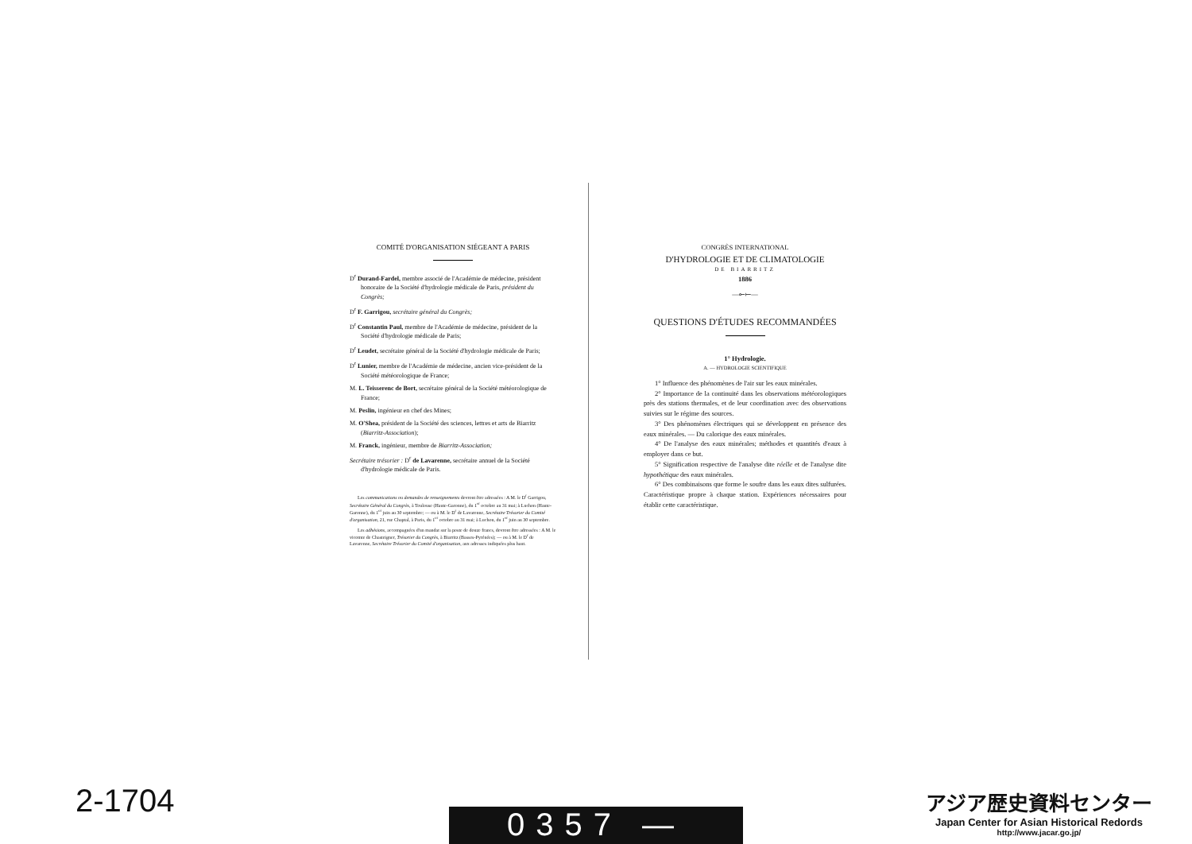COMITÉ D'ORGANISATION SIÉGEANT A PARIS
D<sup>r</sup> Durand-Fardel, membre associé de l'Académie de médecine, président honoraire de la Société d'hydrologie médicale de Paris, président du Congrès;
D<sup>r</sup> F. Garrigou, secrétaire général du Congrès;
D<sup>r</sup> Constantin Paul, membre de l'Académie de médecine, président de la Société d'hydrologie médicale de Paris;
D<sup>r</sup> Leudet, secrétaire général de la Société d'hydrologie médicale de Paris;
D<sup>r</sup> Lunier, membre de l'Académie de médecine, ancien vice-président de la Société météorologique de France;
M. L. Teisserenc de Bort, secrétaire général de la Société météorologique de France;
M. Peslin, ingénieur en chef des Mines;
M. O'Shea, président de la Société des sciences, lettres et arts de Biarritz (Biarritz-Association);
M. Franck, ingénieur, membre de Biarritz-Association;
Secrétaire trésorier : D<sup>r</sup> de Lavarenne, secrétaire annuel de la Société d'hydrologie médicale de Paris.
Les communications ou demandes de renseignements devront être adressées : A M. le D<sup>r</sup> Garrigou, Secrétaire Général du Congrès, à Toulouse (Haute-Garonne), du 1<sup>er</sup> octobre au 31 mai; à Luchon (Haute-Garonne), du 1<sup>er</sup> juin au 30 septembre; — ou à M. le D<sup>r</sup> de Lavarenne, Secrétaire Trésorier du Comité d'organisation, 21, rue Chaptal, à Paris, du 1<sup>er</sup> octobre au 31 mai; à Luchon, du 1<sup>er</sup> juin au 30 septembre.
Les adhésions, accompagnées d'un mandat sur la poste de douze francs, devront être adressées : A M. le vicomte de Chasteigner, Trésorier du Congrès, à Biarritz (Basses-Pyrénées); — ou à M. le D<sup>r</sup> de Lavarenne, Secrétaire Trésorier du Comité d'organisation, aux adresses indiquées plus haut.
CONGRÈS INTERNATIONAL
D'HYDROLOGIE ET DE CLIMATOLOGIE
DE BIARRITZ
1886
—⟜⟝—
QUESTIONS D'ÉTUDES RECOMMANDÉES
1° Hydrologie.
A. — HYDROLOGIE SCIENTIFIQUE
1° Influence des phénomènes de l'air sur les eaux minérales.
2° Importance de la continuité dans les observations météorologiques près des stations thermales, et de leur coordination avec des observations suivies sur le régime des sources.
3° Des phénomènes électriques qui se développent en présence des eaux minérales. — Du calorique des eaux minérales.
4° De l'analyse des eaux minérales; méthodes et quantités d'eaux à employer dans ce but.
5° Signification respective de l'analyse dite réelle et de l'analyse dite hypothétique des eaux minérales.
6° Des combinaisons que forme le soufre dans les eaux dites sulfurées. Caractéristique propre à chaque station. Expériences nécessaires pour établir cette caractéristique.
2-1704
0357 —
アジア歴史資料センター
Japan Center for Asian Historical Redords
http://www.jacar.go.jp/